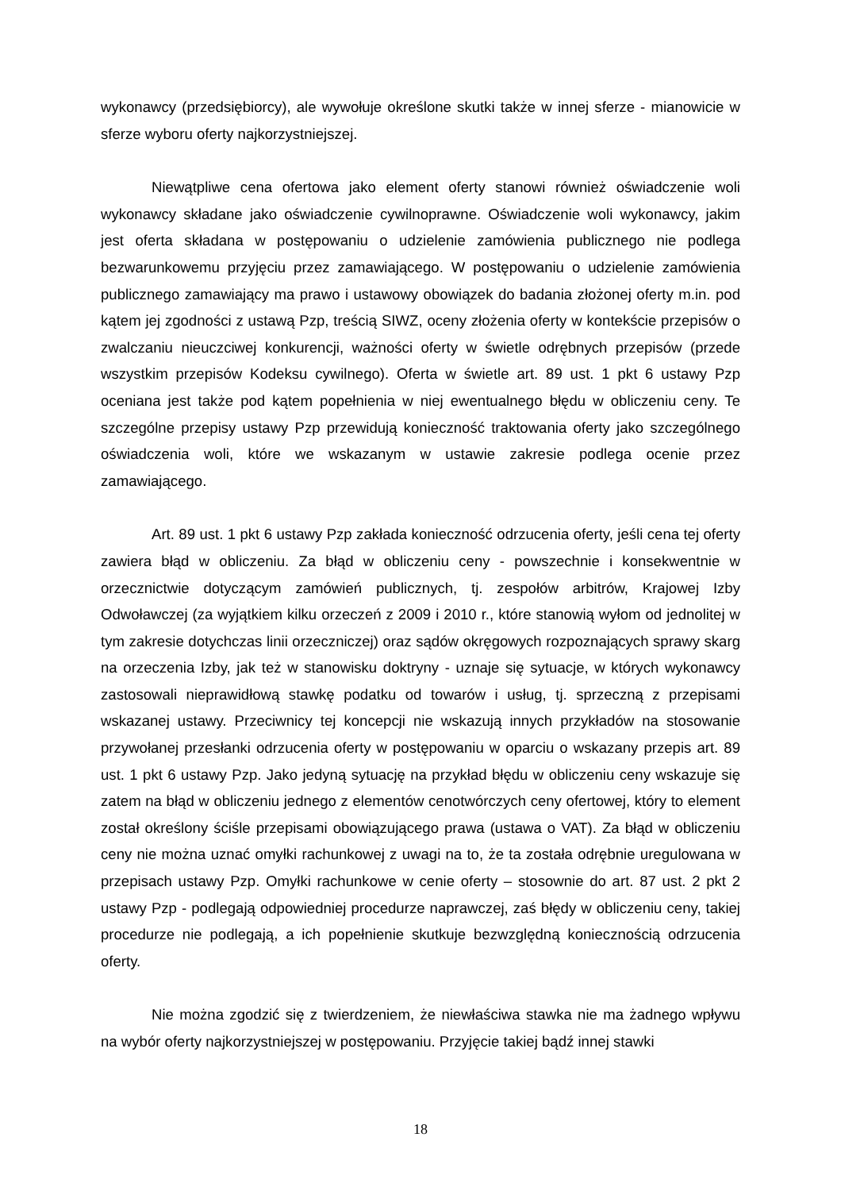wykonawcy (przedsiębiorcy), ale wywołuje określone skutki także w innej sferze - mianowicie w sferze wyboru oferty najkorzystniejszej.
Niewątpliwe cena ofertowa jako element oferty stanowi również oświadczenie woli wykonawcy składane jako oświadczenie cywilnoprawne. Oświadczenie woli wykonawcy, jakim jest oferta składana w postępowaniu o udzielenie zamówienia publicznego nie podlega bezwarunkowemu przyjęciu przez zamawiającego. W postępowaniu o udzielenie zamówienia publicznego zamawiający ma prawo i ustawowy obowiązek do badania złożonej oferty m.in. pod kątem jej zgodności z ustawą Pzp, treścią SIWZ, oceny złożenia oferty w kontekście przepisów o zwalczaniu nieuczciwej konkurencji, ważności oferty w świetle odrębnych przepisów (przede wszystkim przepisów Kodeksu cywilnego). Oferta w świetle art. 89 ust. 1 pkt 6 ustawy Pzp oceniana jest także pod kątem popełnienia w niej ewentualnego błędu w obliczeniu ceny. Te szczególne przepisy ustawy Pzp przewidują konieczność traktowania oferty jako szczególnego oświadczenia woli, które we wskazanym w ustawie zakresie podlega ocenie przez zamawiającego.
Art. 89 ust. 1 pkt 6 ustawy Pzp zakłada konieczność odrzucenia oferty, jeśli cena tej oferty zawiera błąd w obliczeniu. Za błąd w obliczeniu ceny - powszechnie i konsekwentnie w orzecznictwie dotyczącym zamówień publicznych, tj. zespołów arbitrów, Krajowej Izby Odwoławczej (za wyjątkiem kilku orzeczeń z 2009 i 2010 r., które stanowią wyłom od jednolitej w tym zakresie dotychczas linii orzeczniczej) oraz sądów okręgowych rozpoznających sprawy skarg na orzeczenia Izby, jak też w stanowisku doktryny - uznaje się sytuacje, w których wykonawcy zastosowali nieprawidłową stawkę podatku od towarów i usług, tj. sprzeczną z przepisami wskazanej ustawy. Przeciwnicy tej koncepcji nie wskazują innych przykładów na stosowanie przywołanej przesłanki odrzucenia oferty w postępowaniu w oparciu o wskazany przepis art. 89 ust. 1 pkt 6 ustawy Pzp. Jako jedyną sytuację na przykład błędu w obliczeniu ceny wskazuje się zatem na błąd w obliczeniu jednego z elementów cenotwórczych ceny ofertowej, który to element został określony ściśle przepisami obowiązującego prawa (ustawa o VAT). Za błąd w obliczeniu ceny nie można uznać omyłki rachunkowej z uwagi na to, że ta została odrębnie uregulowana w przepisach ustawy Pzp. Omyłki rachunkowe w cenie oferty – stosownie do art. 87 ust. 2 pkt 2 ustawy Pzp - podlegają odpowiedniej procedurze naprawczej, zaś błędy w obliczeniu ceny, takiej procedurze nie podlegają, a ich popełnienie skutkuje bezwzględną koniecznością odrzucenia oferty.
Nie można zgodzić się z twierdzeniem, że niewłaściwa stawka nie ma żadnego wpływu na wybór oferty najkorzystniejszej w postępowaniu. Przyjęcie takiej bądź innej stawki
18